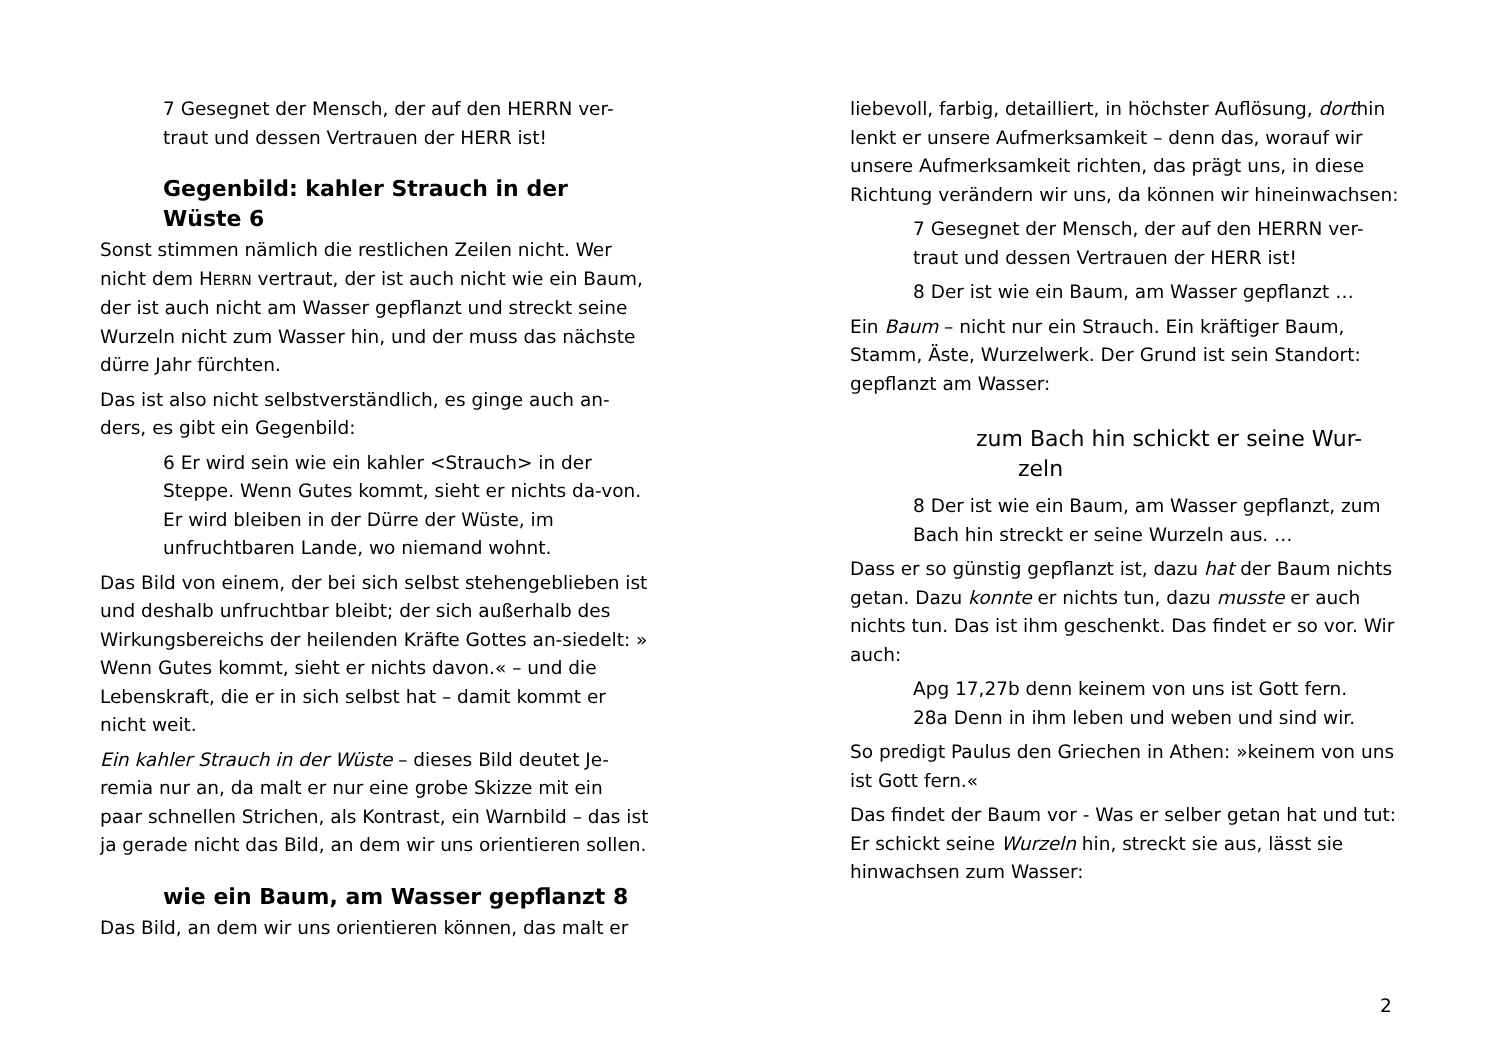7 Gesegnet der Mensch, der auf den HERRN ver-
traut und dessen Vertrauen der HERR ist!
Gegenbild: kahler Strauch in der Wüste 6
Sonst stimmen nämlich die restlichen Zeilen nicht. Wer nicht dem HERRN vertraut, der ist auch nicht wie ein Baum, der ist auch nicht am Wasser gepflanzt und streckt seine Wurzeln nicht zum Wasser hin, und der muss das nächste dürre Jahr fürchten.
Das ist also nicht selbstverständlich, es ginge auch an-ders, es gibt ein Gegenbild:
6 Er wird sein wie ein kahler <Strauch> in der Steppe. Wenn Gutes kommt, sieht er nichts da-von. Er wird bleiben in der Dürre der Wüste, im unfruchtbaren Lande, wo niemand wohnt.
Das Bild von einem, der bei sich selbst stehengeblieben ist und deshalb unfruchtbar bleibt; der sich außerhalb des Wirkungsbereichs der heilenden Kräfte Gottes an-siedelt: » Wenn Gutes kommt, sieht er nichts davon.« – und die Lebenskraft, die er in sich selbst hat – damit kommt er nicht weit.
Ein kahler Strauch in der Wüste – dieses Bild deutet Je-remia nur an, da malt er nur eine grobe Skizze mit ein paar schnellen Strichen, als Kontrast, ein Warnbild – das ist ja gerade nicht das Bild, an dem wir uns orientieren sollen.
wie ein Baum, am Wasser gepflanzt 8
Das Bild, an dem wir uns orientieren können, das malt er
liebevoll, farbig, detailliert, in höchster Auflösung, dorthin lenkt er unsere Aufmerksamkeit – denn das, worauf wir unsere Aufmerksamkeit richten, das prägt uns, in diese Richtung verändern wir uns, da können wir hineinwachsen:
7 Gesegnet der Mensch, der auf den HERRN ver-
traut und dessen Vertrauen der HERR ist!
8 Der ist wie ein Baum, am Wasser gepflanzt …
Ein Baum – nicht nur ein Strauch. Ein kräftiger Baum, Stamm, Äste, Wurzelwerk. Der Grund ist sein Standort: gepflanzt am Wasser:
zum Bach hin schickt er seine Wur-
zeln
8 Der ist wie ein Baum, am Wasser gepflanzt, zum Bach hin streckt er seine Wurzeln aus. …
Dass er so günstig gepflanzt ist, dazu hat der Baum nichts getan. Dazu konnte er nichts tun, dazu musste er auch nichts tun. Das ist ihm geschenkt. Das findet er so vor. Wir auch:
Apg 17,27b denn keinem von uns ist Gott fern.
28a Denn in ihm leben und weben und sind wir.
So predigt Paulus den Griechen in Athen: »keinem von uns ist Gott fern.«
Das findet der Baum vor - Was er selber getan hat und tut: Er schickt seine Wurzeln hin, streckt sie aus, lässt sie hinwachsen zum Wasser:
2